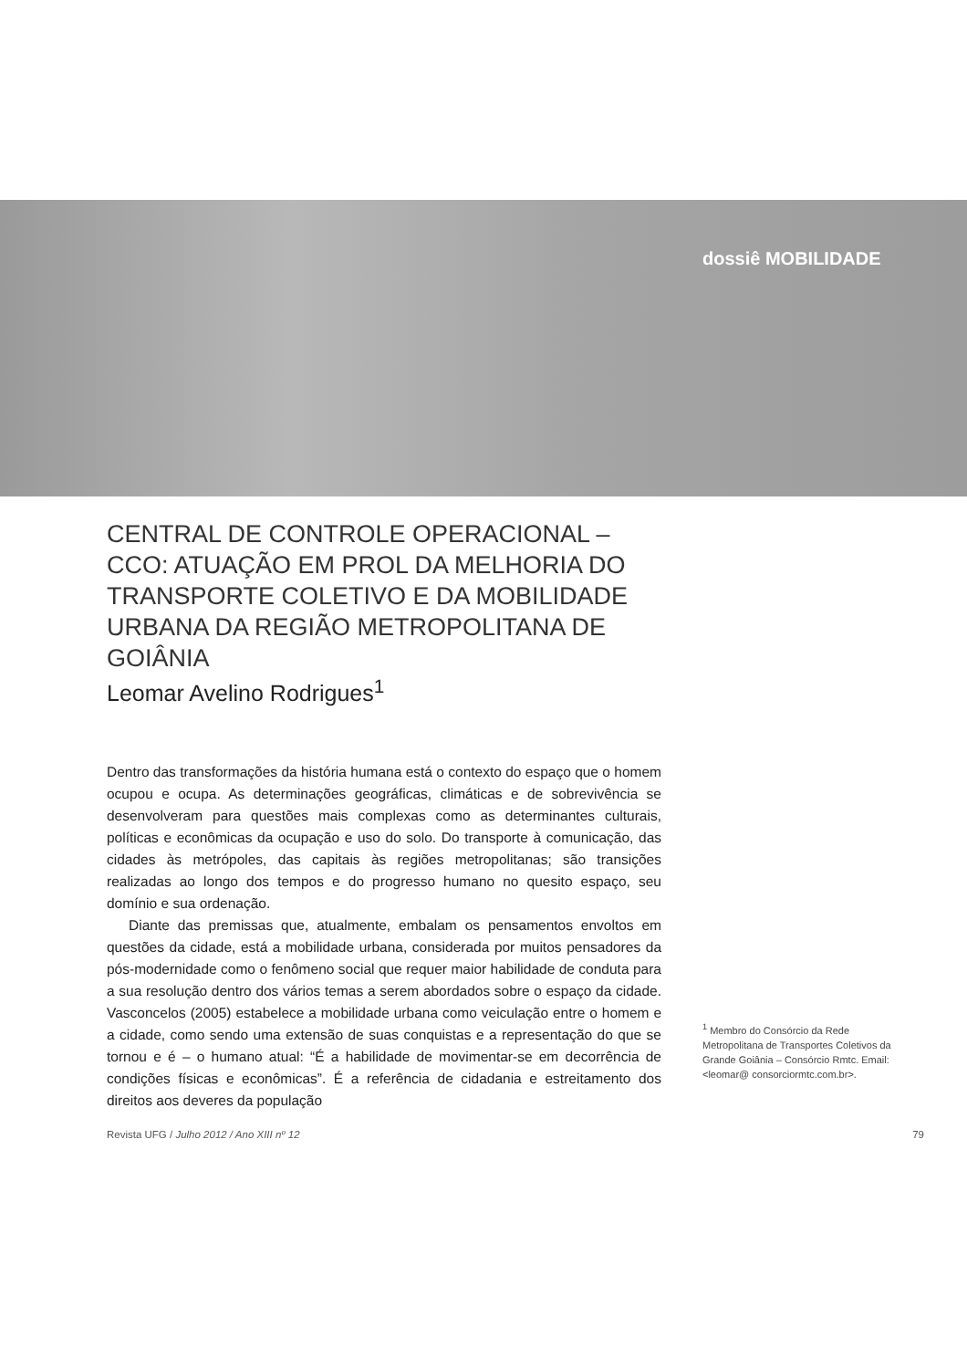dossiê MOBILIDADE
CENTRAL DE CONTROLE OPERACIONAL – CCO: ATUAÇÃO EM PROL DA MELHORIA DO TRANSPORTE COLETIVO E DA MOBILIDADE URBANA DA REGIÃO METROPOLITANA DE GOIÂNIA
Leomar Avelino Rodrigues<sup>1</sup>
Dentro das transformações da história humana está o contexto do espaço que o homem ocupou e ocupa. As determinações geográficas, climáticas e de sobrevivência se desenvolveram para questões mais complexas como as determinantes culturais, políticas e econômicas da ocupação e uso do solo. Do transporte à comunicação, das cidades às metrópoles, das capitais às regiões metropolitanas; são transições realizadas ao longo dos tempos e do progresso humano no quesito espaço, seu domínio e sua ordenação.
Diante das premissas que, atualmente, embalam os pensamentos envoltos em questões da cidade, está a mobilidade urbana, considerada por muitos pensadores da pós-modernidade como o fenômeno social que requer maior habilidade de conduta para a sua resolução dentro dos vários temas a serem abordados sobre o espaço da cidade. Vasconcelos (2005) estabelece a mobilidade urbana como veiculação entre o homem e a cidade, como sendo uma extensão de suas conquistas e a representação do que se tornou e é – o humano atual: “É a habilidade de movimentar-se em decorrência de condições físicas e econômicas”. É a referência de cidadania e estreitamento dos direitos aos deveres da população
<sup>1</sup> Membro do Consórcio da Rede Metropolitana de Transportes Coletivos da Grande Goiânia – Consórcio Rmtc. Email: <leomar@ consorciormtc.com.br>.
Revista UFG / Julho 2012 / Ano XIII nº 12 79